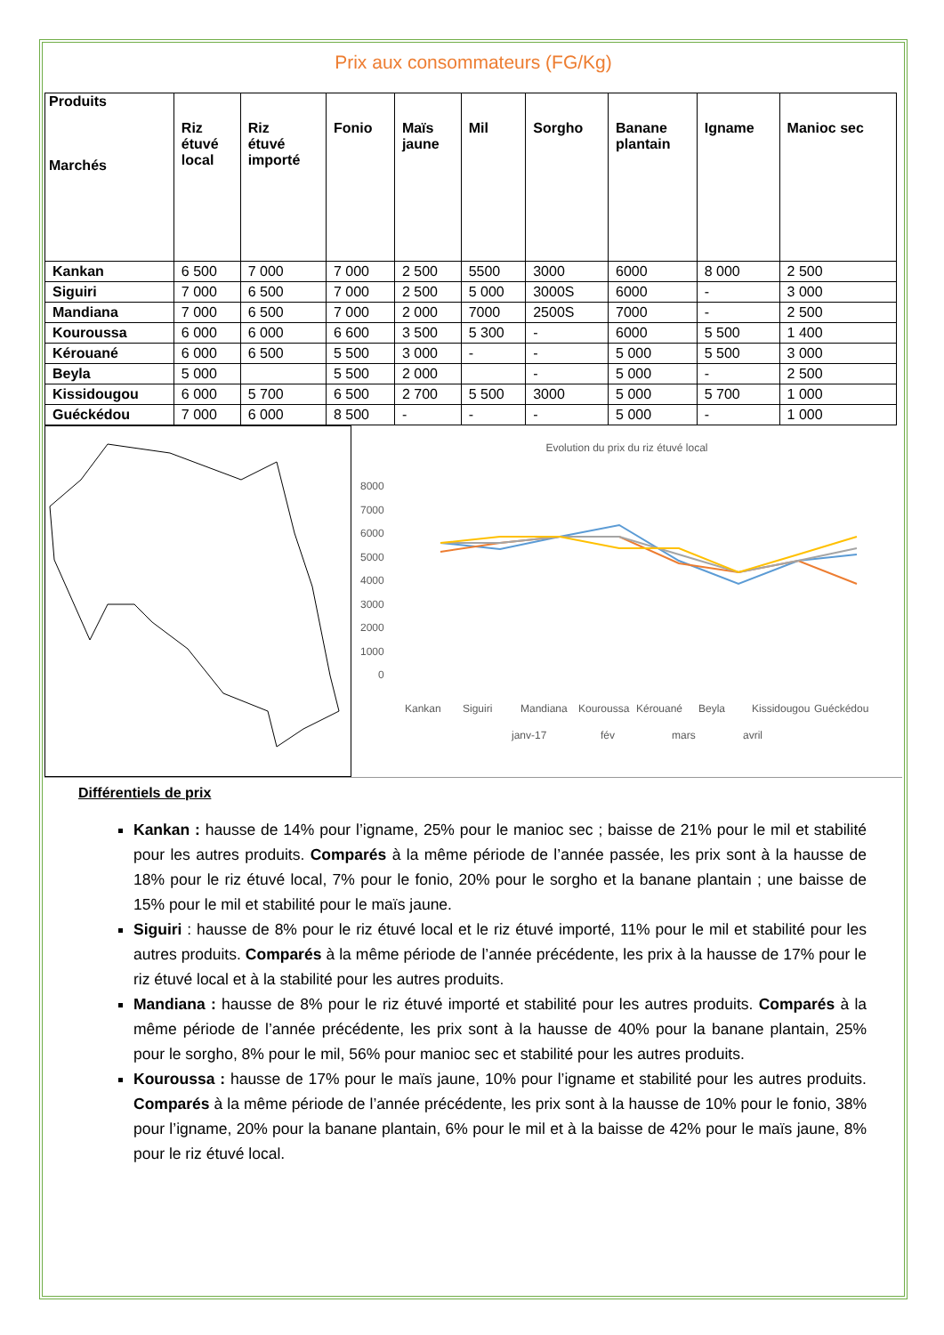Prix aux consommateurs (FG/Kg)
| Produits Marchés | Riz étuvé local | Riz étuvé importé | Fonio | Maïs jaune | Mil | Sorgho | Banane plantain | Igname | Manioc sec |
| --- | --- | --- | --- | --- | --- | --- | --- | --- | --- |
| Kankan | 6 500 | 7 000 | 7 000 | 2 500 | 5500 | 3000 | 6000 | 8 000 | 2 500 |
| Siguiri | 7 000 | 6 500 | 7 000 | 2 500 | 5 000 | 3000S | 6000 | - | 3 000 |
| Mandiana | 7 000 | 6 500 | 7 000 | 2 000 | 7000 | 2500S | 7000 | - | 2 500 |
| Kouroussa | 6 000 | 6 000 | 6 600 | 3 500 | 5 300 | - | 6000 | 5 500 | 1 400 |
| Kérouané | 6 000 | 6 500 | 5 500 | 3 000 | - | - | 5 000 | 5 500 | 3 000 |
| Beyla | 5 000 | | 5 500 | 2 000 | | - | 5 000 | - | 2 500 |
| Kissidougou | 6 000 | 5 700 | 6 500 | 2 700 | 5 500 | 3000 | 5 000 | 5 700 | 1 000 |
| Guéckédou | 7 000 | 6 000 | 8 500 | - | - | - | 5 000 | - | 1 000 |
Evolution du prix du riz étuvé local
8000
7000
6000
5000
4000
3000
2000
1000
0
Kankan
Siguiri
Mandiana
Kouroussa
Kérouané
Beyla
Kissidougou
Guéckédou
janv-17
fév
mars
avril
Différentiels de prix
Kankan : hausse de 14% pour l’igname, 25% pour le manioc sec ; baisse de 21% pour le mil et stabilité pour les autres produits. Comparés à la même période de l’année passée, les prix sont à la hausse de 18% pour le riz étuvé local, 7% pour le fonio, 20% pour le sorgho et la banane plantain ; une baisse de 15% pour le mil et stabilité pour le maïs jaune.
Siguiri : hausse de 8% pour le riz étuvé local et le riz étuvé importé, 11% pour le mil et stabilité pour les autres produits. Comparés à la même période de l’année précédente, les prix à la hausse de 17% pour le riz étuvé local et à la stabilité pour les autres produits.
Mandiana : hausse de 8% pour le riz étuvé importé et stabilité pour les autres produits. Comparés à la même période de l’année précédente, les prix sont à la hausse de 40% pour la banane plantain, 25% pour le sorgho, 8% pour le mil, 56% pour manioc sec et stabilité pour les autres produits.
Kouroussa : hausse de 17% pour le maïs jaune, 10% pour l’igname et stabilité pour les autres produits. Comparés à la même période de l’année précédente, les prix sont à la hausse de 10% pour le fonio, 38% pour l’igname, 20% pour la banane plantain, 6% pour le mil et à la baisse de 42% pour le maïs jaune, 8% pour le riz étuvé local.